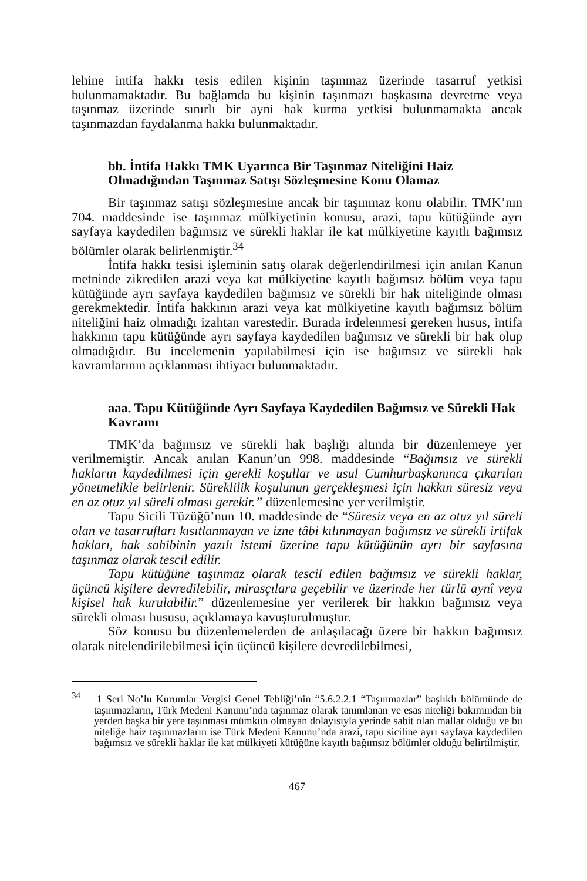lehine intifa hakkı tesis edilen kişinin taşınmaz üzerinde tasarruf yetkisi bulunmamaktadır. Bu bağlamda bu kişinin taşınmazı başkasına devretme veya taşınmaz üzerinde sınırlı bir ayni hak kurma yetkisi bulunmamakta ancak taşınmazdan faydalanma hakkı bulunmaktadır.
bb. İntifa Hakkı TMK Uyarınca Bir Taşınmaz Niteliğini Haiz Olmadığından Taşınmaz Satışı Sözleşmesine Konu Olamaz
Bir taşınmaz satışı sözleşmesine ancak bir taşınmaz konu olabilir. TMK’nın 704. maddesinde ise taşınmaz mülkiyetinin konusu, arazi, tapu kütüğünde ayrı sayfaya kaydedilen bağımsız ve sürekli haklar ile kat mülkiyetine kayıtlı bağımsız bölümler olarak belirlenmiştir.<sup>34</sup>
İntifa hakkı tesisi işleminin satış olarak değerlendirilmesi için anılan Kanun metninde zikredilen arazi veya kat mülkiyetine kayıtlı bağımsız bölüm veya tapu kütüğünde ayrı sayfaya kaydedilen bağımsız ve sürekli bir hak niteliğinde olması gerekmektedir. İntifa hakkının arazi veya kat mülkiyetine kayıtlı bağımsız bölüm niteliğini haiz olmadığı izahtan varestedir. Burada irdelenmesi gereken husus, intifa hakkının tapu kütüğünde ayrı sayfaya kaydedilen bağımsız ve sürekli bir hak olup olmadığıdır. Bu incelemenin yapılabilmesi için ise bağımsız ve sürekli hak kavramlarının açıklanması ihtiyacı bulunmaktadır.
aaa. Tapu Kütüğünde Ayrı Sayfaya Kaydedilen Bağımsız ve Sürekli Hak Kavramı
TMK’da bağımsız ve sürekli hak başlığı altında bir düzenlemeye yer verilmemiştir. Ancak anılan Kanun’un 998. maddesinde “Bağımsız ve sürekli hakların kaydedilmesi için gerekli koşullar ve usul Cumhurbaşkanınca çıkarılan yönetmelikle belirlenir. Süreklilik koşulunun gerçekleşmesi için hakkın süresiz veya en az otuz yıl süreli olması gerekir.” düzenlemesine yer verilmiştir.
Tapu Sicili Tüzüğü’nun 10. maddesinde de “Süresiz veya en az otuz yıl süreli olan ve tasarrufları kısıtlanmayan ve izne tâbi kılınmayan bağımsız ve sürekli irtifak hakları, hak sahibinin yazılı istemi üzerine tapu kütüğünün ayrı bir sayfasına taşınmaz olarak tescil edilir.
Tapu kütüğüne taşınmaz olarak tescil edilen bağımsız ve sürekli haklar, üçüncü kişilere devredilebilir, mirasçılara geçebilir ve üzerinde her türlü aynî veya kişisel hak kurulabilir.” düzenlemesine yer verilerek bir hakkın bağımsız veya sürekli olması hususu, açıklamaya kavuşturulmuştur.
Söz konusu bu düzenlemelerden de anlaşılacağı üzere bir hakkın bağımsız olarak nitelendirilebilmesi için üçüncü kişilere devredilebilmesi,
<sup>34</sup> 1 Seri No’lu Kurumlar Vergisi Genel Tebliği’nin “5.6.2.2.1 “Taşınmazlar” başlıklı bölümünde de taşınmazların, Türk Medeni Kanunu’nda taşınmaz olarak tanımlanan ve esas niteliği bakımından bir yerden başka bir yere taşınması mümkün olmayan dolayısıyla yerinde sabit olan mallar olduğu ve bu niteliğe haiz taşınmazların ise Türk Medeni Kanunu’nda arazi, tapu siciline ayrı sayfaya kaydedilen bağımsız ve sürekli haklar ile kat mülkiyeti kütüğüne kayıtlı bağımsız bölümler olduğu belirtilmiştir.
467